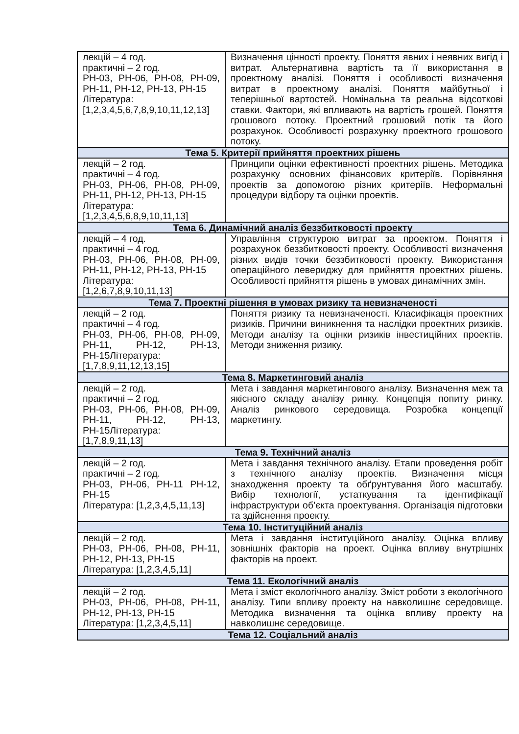| лекцій – 4 год. практичні – 2 год. РН-03, РН-06, РН-08, РН-09, РН-11, РН-12, РН-13, РН-15 Література: [1,2,3,4,5,6,7,8,9,10,11,12,13] | Визначення цінності проекту. Поняття явних і неявних вигід і витрат. Альтернативна вартість та її використання в проектному аналізі. Поняття і особливості визначення витрат в проектному аналізі. Поняття майбутньої і теперішньої вартостей. Номінальна та реальна відсоткові ставки. Фактори, які впливають на вартість грошей. Поняття грошового потоку. Проектний грошовий потік та його розрахунок. Особливості розрахунку проектного грошового потоку. |
| Тема 5. Критерії прийняття проектних рішень | |
| лекцій – 2 год. практичні – 4 год. РН-03, РН-06, РН-08, РН-09, РН-11, РН-12, РН-13, РН-15 Література: [1,2,3,4,5,6,8,9,10,11,13] | Принципи оцінки ефективності проектних рішень. Методика розрахунку основних фінансових критеріїв. Порівняння проектів за допомогою різних критеріїв. Неформальні процедури відбору та оцінки проектів. |
| Тема 6. Динамічний аналіз беззбитковості проекту | |
| лекцій – 4 год. практичні – 4 год. РН-03, РН-06, РН-08, РН-09, РН-11, РН-12, РН-13, РН-15 Література: [1,2,6,7,8,9,10,11,13] | Управління структурою витрат за проектом. Поняття і розрахунок беззбитковості проекту. Особливості визначення різних видів точки беззбитковості проекту. Використання операційного левериджу для прийняття проектних рішень. Особливості прийняття рішень в умовах динамічних змін. |
| Тема 7. Проектні рішення в умовах ризику та невизначеності | |
| лекцій – 2 год. практичні – 4 год. РН-03, РН-06, РН-08, РН-09, РН-11, РН-12, РН-13, РН-15Література: [1,7,8,9,11,12,13,15] | Поняття ризику та невизначеності. Класифікація проектних ризиків. Причини виникнення та наслідки проектних ризиків. Методи аналізу та оцінки ризиків інвестиційних проектів. Методи зниження ризику. |
| Тема 8. Маркетинговий аналіз | |
| лекцій – 2 год. практичні – 2 год. РН-03, РН-06, РН-08, РН-09, РН-11, РН-12, РН-13, РН-15Література: [1,7,8,9,11,13] | Мета і завдання маркетингового аналізу. Визначення меж та якісного складу аналізу ринку. Концепція попиту ринку. Аналіз ринкового середовища. Розробка концепції маркетингу. |
| Тема 9. Технічний аналіз | |
| лекцій – 2 год. практичні – 2 год. РН-03, РН-06, РН-11 РН-12, РН-15 Література: [1,2,3,4,5,11,13] | Мета і завдання технічного аналізу. Етапи проведення робіт з технічного аналізу проектів. Визначення місця знаходження проекту та обґрунтування його масштабу. Вибір технології, устаткування та ідентифікації інфраструктури об’єкта проектування. Організація підготовки та здійснення проекту. |
| Тема 10. Інституційний аналіз | |
| лекцій – 2 год. РН-03, РН-06, РН-08, РН-11, РН-12, РН-13, РН-15 Література: [1,2,3,4,5,11] | Мета і завдання інституційного аналізу. Оцінка впливу зовнішніх факторів на проект. Оцінка впливу внутрішніх факторів на проект. |
| Тема 11. Екологічний аналіз | |
| лекцій – 2 год. РН-03, РН-06, РН-08, РН-11, РН-12, РН-13, РН-15 Література: [1,2,3,4,5,11] | Мета і зміст екологічного аналізу. Зміст роботи з екологічного аналізу. Типи впливу проекту на навколишнє середовище. Методика визначення та оцінка впливу проекту на навколишнє середовище. |
| Тема 12. Соціальний аналіз | |